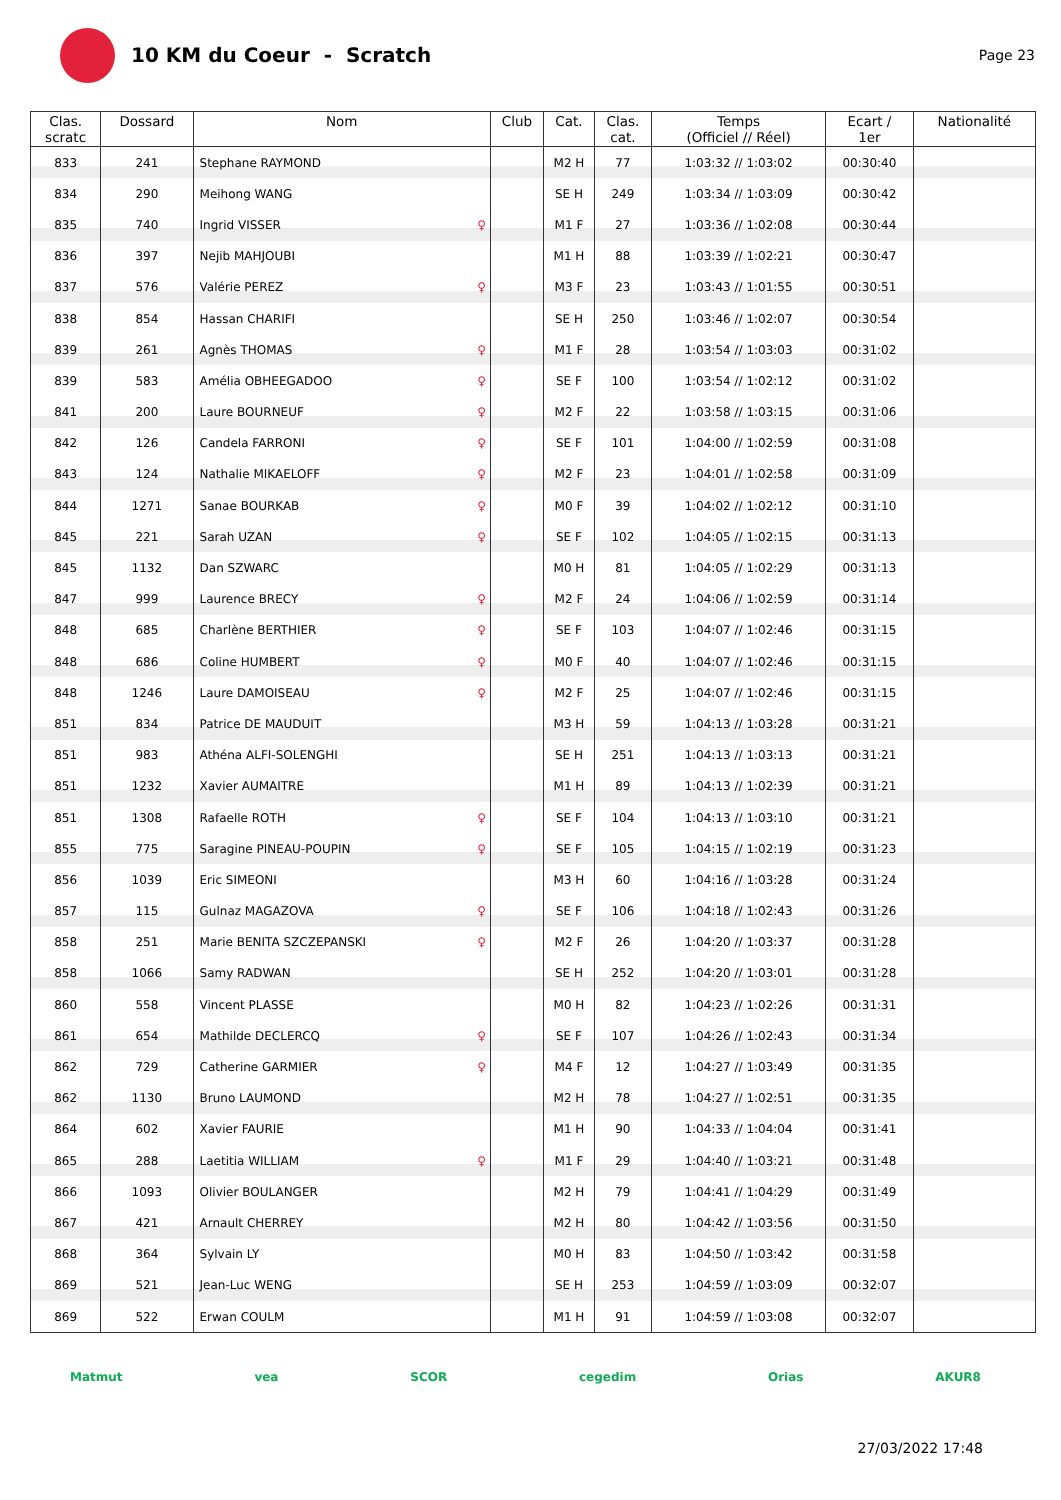10 KM du Coeur - Scratch
Page 23
| Clas. scratc | Dossard | Nom | Club | Cat. | Clas. cat. | Temps (Officiel // Réel) | Ecart / 1er | Nationalité |
| --- | --- | --- | --- | --- | --- | --- | --- | --- |
| 833 | 241 | Stephane RAYMOND | | M2 H | 77 | 1:03:32 // 1:03:02 | 00:30:40 | |
| 834 | 290 | Meihong WANG | | SE H | 249 | 1:03:34 // 1:03:09 | 00:30:42 | |
| 835 | 740 | Ingrid VISSER ♀ | | M1 F | 27 | 1:03:36 // 1:02:08 | 00:30:44 | |
| 836 | 397 | Nejib MAHJOUBI | | M1 H | 88 | 1:03:39 // 1:02:21 | 00:30:47 | |
| 837 | 576 | Valérie PEREZ ♀ | | M3 F | 23 | 1:03:43 // 1:01:55 | 00:30:51 | |
| 838 | 854 | Hassan CHARIFI | | SE H | 250 | 1:03:46 // 1:02:07 | 00:30:54 | |
| 839 | 261 | Agnès THOMAS ♀ | | M1 F | 28 | 1:03:54 // 1:03:03 | 00:31:02 | |
| 839 | 583 | Amélia OBHEEGADOO ♀ | | SE F | 100 | 1:03:54 // 1:02:12 | 00:31:02 | |
| 841 | 200 | Laure BOURNEUF ♀ | | M2 F | 22 | 1:03:58 // 1:03:15 | 00:31:06 | |
| 842 | 126 | Candela FARRONI ♀ | | SE F | 101 | 1:04:00 // 1:02:59 | 00:31:08 | |
| 843 | 124 | Nathalie MIKAELOFF ♀ | | M2 F | 23 | 1:04:01 // 1:02:58 | 00:31:09 | |
| 844 | 1271 | Sanae BOURKAB ♀ | | M0 F | 39 | 1:04:02 // 1:02:12 | 00:31:10 | |
| 845 | 221 | Sarah UZAN ♀ | | SE F | 102 | 1:04:05 // 1:02:15 | 00:31:13 | |
| 845 | 1132 | Dan SZWARC | | M0 H | 81 | 1:04:05 // 1:02:29 | 00:31:13 | |
| 847 | 999 | Laurence BRECY ♀ | | M2 F | 24 | 1:04:06 // 1:02:59 | 00:31:14 | |
| 848 | 685 | Charlène BERTHIER ♀ | | SE F | 103 | 1:04:07 // 1:02:46 | 00:31:15 | |
| 848 | 686 | Coline HUMBERT ♀ | | M0 F | 40 | 1:04:07 // 1:02:46 | 00:31:15 | |
| 848 | 1246 | Laure DAMOISEAU ♀ | | M2 F | 25 | 1:04:07 // 1:02:46 | 00:31:15 | |
| 851 | 834 | Patrice DE MAUDUIT | | M3 H | 59 | 1:04:13 // 1:03:28 | 00:31:21 | |
| 851 | 983 | Athéna ALFI-SOLENGHI | | SE H | 251 | 1:04:13 // 1:03:13 | 00:31:21 | |
| 851 | 1232 | Xavier AUMAITRE | | M1 H | 89 | 1:04:13 // 1:02:39 | 00:31:21 | |
| 851 | 1308 | Rafaelle ROTH ♀ | | SE F | 104 | 1:04:13 // 1:03:10 | 00:31:21 | |
| 855 | 775 | Saragine PINEAU-POUPIN ♀ | | SE F | 105 | 1:04:15 // 1:02:19 | 00:31:23 | |
| 856 | 1039 | Eric SIMEONI | | M3 H | 60 | 1:04:16 // 1:03:28 | 00:31:24 | |
| 857 | 115 | Gulnaz MAGAZOVA ♀ | | SE F | 106 | 1:04:18 // 1:02:43 | 00:31:26 | |
| 858 | 251 | Marie BENITA SZCZEPANSKI ♀ | | M2 F | 26 | 1:04:20 // 1:03:37 | 00:31:28 | |
| 858 | 1066 | Samy RADWAN | | SE H | 252 | 1:04:20 // 1:03:01 | 00:31:28 | |
| 860 | 558 | Vincent PLASSE | | M0 H | 82 | 1:04:23 // 1:02:26 | 00:31:31 | |
| 861 | 654 | Mathilde DECLERCQ ♀ | | SE F | 107 | 1:04:26 // 1:02:43 | 00:31:34 | |
| 862 | 729 | Catherine GARMIER ♀ | | M4 F | 12 | 1:04:27 // 1:03:49 | 00:31:35 | |
| 862 | 1130 | Bruno LAUMOND | | M2 H | 78 | 1:04:27 // 1:02:51 | 00:31:35 | |
| 864 | 602 | Xavier FAURIE | | M1 H | 90 | 1:04:33 // 1:04:04 | 00:31:41 | |
| 865 | 288 | Laetitia WILLIAM ♀ | | M1 F | 29 | 1:04:40 // 1:03:21 | 00:31:48 | |
| 866 | 1093 | Olivier BOULANGER | | M2 H | 79 | 1:04:41 // 1:04:29 | 00:31:49 | |
| 867 | 421 | Arnault CHERREY | | M2 H | 80 | 1:04:42 // 1:03:56 | 00:31:50 | |
| 868 | 364 | Sylvain LY | | M0 H | 83 | 1:04:50 // 1:03:42 | 00:31:58 | |
| 869 | 521 | Jean-Luc WENG | | SE H | 253 | 1:04:59 // 1:03:09 | 00:32:07 | |
| 869 | 522 | Erwan COULM | | M1 H | 91 | 1:04:59 // 1:03:08 | 00:32:07 | |
Matmut vea SCOR cegedim Orias AKUR8
27/03/2022 17:48